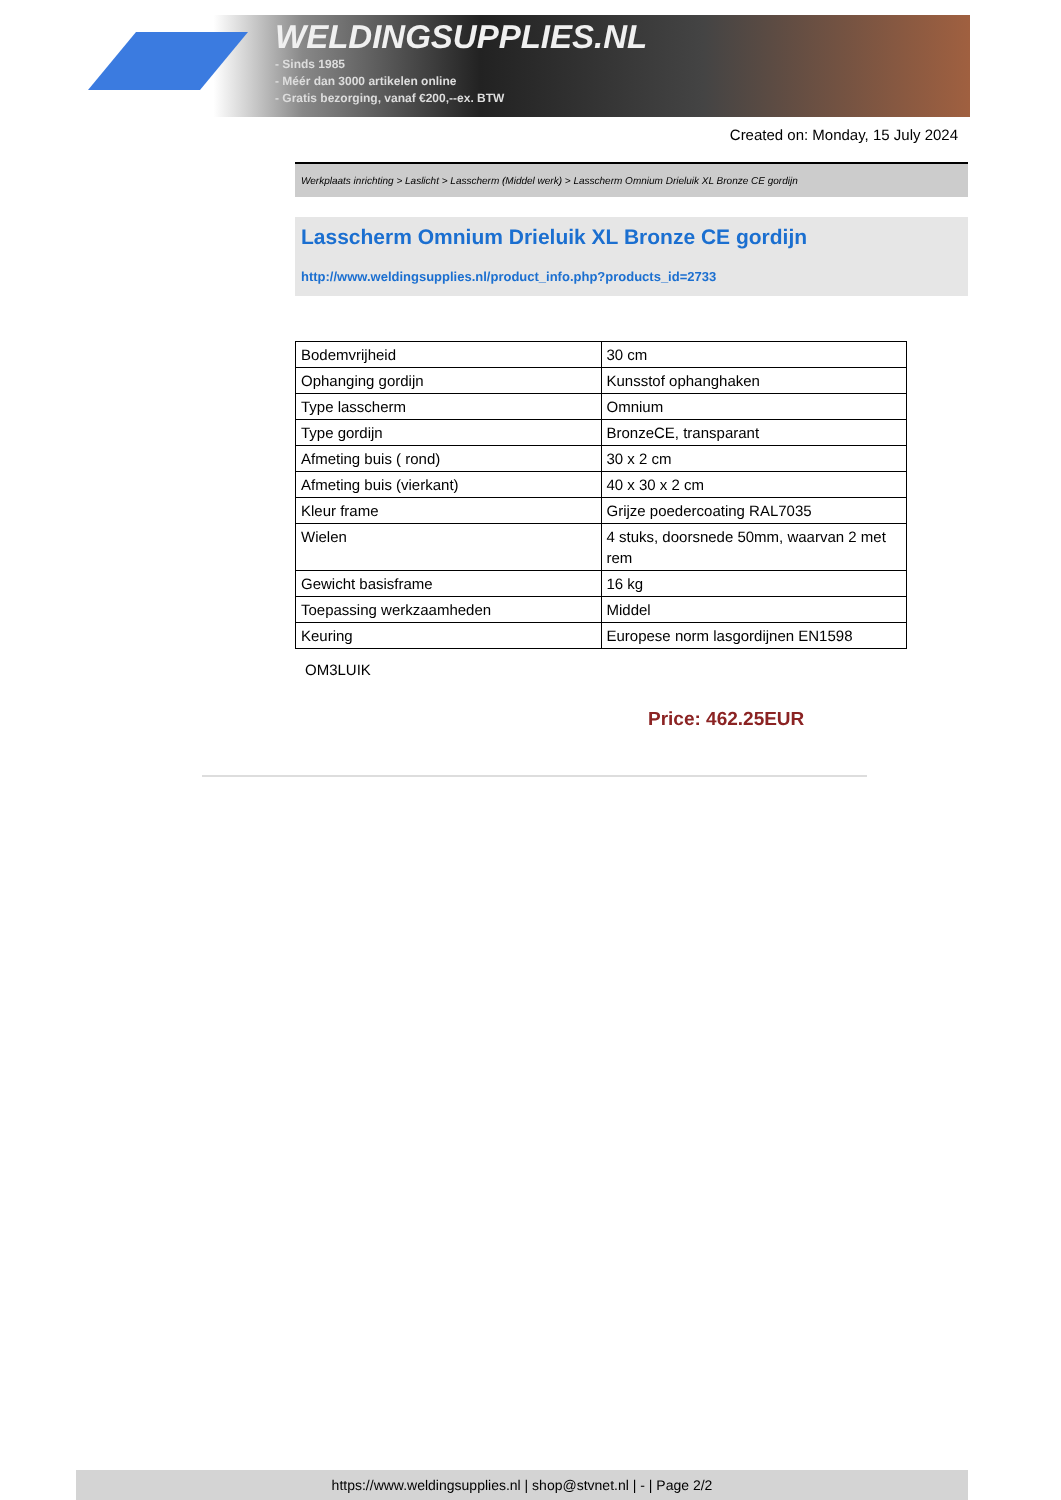WELDINGSUPPLIES.NL
- Sinds 1985
- Méér dan 3000 artikelen online
- Gratis bezorging, vanaf €200,--ex. BTW
Created on: Monday, 15 July 2024
Werkplaats inrichting > Laslicht > Lasscherm (Middel werk) > Lasscherm Omnium Drieluik XL Bronze CE gordijn
Lasscherm Omnium Drieluik XL Bronze CE gordijn
http://www.weldingsupplies.nl/product_info.php?products_id=2733
| Bodemvrijheid | 30 cm |
| Ophanging gordijn | Kunsstof ophanghaken |
| Type lasscherm | Omnium |
| Type gordijn | BronzeCE, transparant |
| Afmeting buis ( rond) | 30 x 2 cm |
| Afmeting buis (vierkant) | 40 x 30 x 2 cm |
| Kleur frame | Grijze poedercoating RAL7035 |
| Wielen | 4 stuks, doorsnede 50mm, waarvan 2 met rem |
| Gewicht basisframe | 16 kg |
| Toepassing werkzaamheden | Middel |
| Keuring | Europese norm lasgordijnen EN1598 |
OM3LUIK
Price: 462.25EUR
https://www.weldingsupplies.nl | shop@stvnet.nl | - | Page 2/2